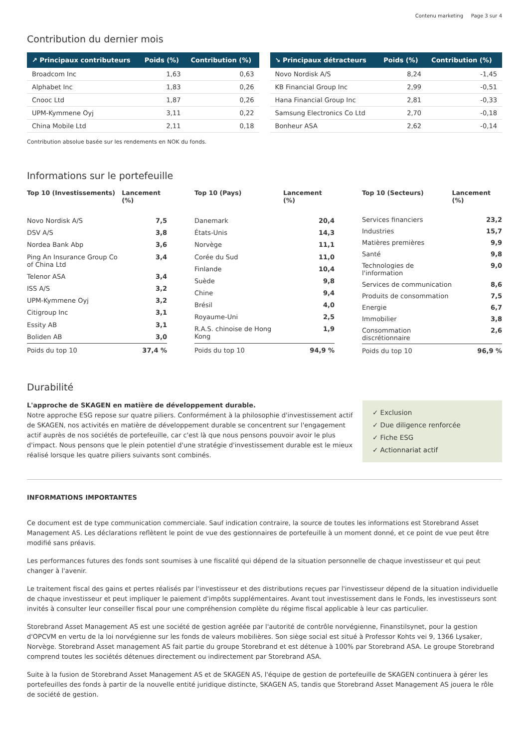Contenu marketing Page 3 sur 4
Contribution du dernier mois
| ↗ Principaux contributeurs | Poids (%) | Contribution (%) |
| --- | --- | --- |
| Broadcom Inc | 1,63 | 0,63 |
| Alphabet Inc | 1,83 | 0,26 |
| Cnooc Ltd | 1,87 | 0,26 |
| UPM-Kymmene Oyj | 3,11 | 0,22 |
| China Mobile Ltd | 2,11 | 0,18 |
| ↘ Principaux détracteurs | Poids (%) | Contribution (%) |
| --- | --- | --- |
| Novo Nordisk A/S | 8,24 | -1,45 |
| KB Financial Group Inc | 2,99 | -0,51 |
| Hana Financial Group Inc | 2,81 | -0,33 |
| Samsung Electronics Co Ltd | 2,70 | -0,18 |
| Bonheur ASA | 2,62 | -0,14 |
Contribution absolue basée sur les rendements en NOK du fonds.
Informations sur le portefeuille
| Top 10 (Investissements) | Lancement (%) |
| --- | --- |
| Novo Nordisk A/S | 7,5 |
| DSV A/S | 3,8 |
| Nordea Bank Abp | 3,6 |
| Ping An Insurance Group Co of China Ltd | 3,4 |
| Telenor ASA | 3,4 |
| ISS A/S | 3,2 |
| UPM-Kymmene Oyj | 3,2 |
| Citigroup Inc | 3,1 |
| Essity AB | 3,1 |
| Boliden AB | 3,0 |
| Poids du top 10 | 37,4 % |
| Top 10 (Pays) | Lancement (%) |
| --- | --- |
| Danemark | 20,4 |
| États-Unis | 14,3 |
| Norvège | 11,1 |
| Corée du Sud | 11,0 |
| Finlande | 10,4 |
| Suède | 9,8 |
| Chine | 9,4 |
| Brésil | 4,0 |
| Royaume-Uni | 2,5 |
| R.A.S. chinoise de Hong Kong | 1,9 |
| Poids du top 10 | 94,9 % |
| Top 10 (Secteurs) | Lancement (%) |
| --- | --- |
| Services financiers | 23,2 |
| Industries | 15,7 |
| Matières premières | 9,9 |
| Santé | 9,8 |
| Technologies de l'information | 9,0 |
| Services de communication | 8,6 |
| Produits de consommation | 7,5 |
| Energie | 6,7 |
| Immobilier | 3,8 |
| Consommation discrétionnaire | 2,6 |
| Poids du top 10 | 96,9 % |
Durabilité
L'approche de SKAGEN en matière de développement durable.
Notre approche ESG repose sur quatre piliers. Conformément à la philosophie d'investissement actif de SKAGEN, nos activités en matière de développement durable se concentrent sur l'engagement actif auprès de nos sociétés de portefeuille, car c'est là que nous pensons pouvoir avoir le plus d'impact. Nous pensons que le plein potentiel d'une stratégie d'investissement durable est le mieux réalisé lorsque les quatre piliers suivants sont combinés.
✓ Exclusion
✓ Due diligence renforcée
✓ Fiche ESG
✓ Actionnariat actif
INFORMATIONS IMPORTANTES
Ce document est de type communication commerciale. Sauf indication contraire, la source de toutes les informations est Storebrand Asset Management AS. Les déclarations reflètent le point de vue des gestionnaires de portefeuille à un moment donné, et ce point de vue peut être modifié sans préavis.
Les performances futures des fonds sont soumises à une fiscalité qui dépend de la situation personnelle de chaque investisseur et qui peut changer à l'avenir.
Le traitement fiscal des gains et pertes réalisés par l'investisseur et des distributions reçues par l'investisseur dépend de la situation individuelle de chaque investisseur et peut impliquer le paiement d'impôts supplémentaires. Avant tout investissement dans le Fonds, les investisseurs sont invités à consulter leur conseiller fiscal pour une compréhension complète du régime fiscal applicable à leur cas particulier.
Storebrand Asset Management AS est une société de gestion agréée par l'autorité de contrôle norvégienne, Finanstilsynet, pour la gestion d'OPCVM en vertu de la loi norvégienne sur les fonds de valeurs mobilières. Son siège social est situé à Professor Kohts vei 9, 1366 Lysaker, Norvège. Storebrand Asset management AS fait partie du groupe Storebrand et est détenue à 100% par Storebrand ASA. Le groupe Storebrand comprend toutes les sociétés détenues directement ou indirectement par Storebrand ASA.
Suite à la fusion de Storebrand Asset Management AS et de SKAGEN AS, l'équipe de gestion de portefeuille de SKAGEN continuera à gérer les portefeuilles des fonds à partir de la nouvelle entité juridique distincte, SKAGEN AS, tandis que Storebrand Asset Management AS jouera le rôle de société de gestion.